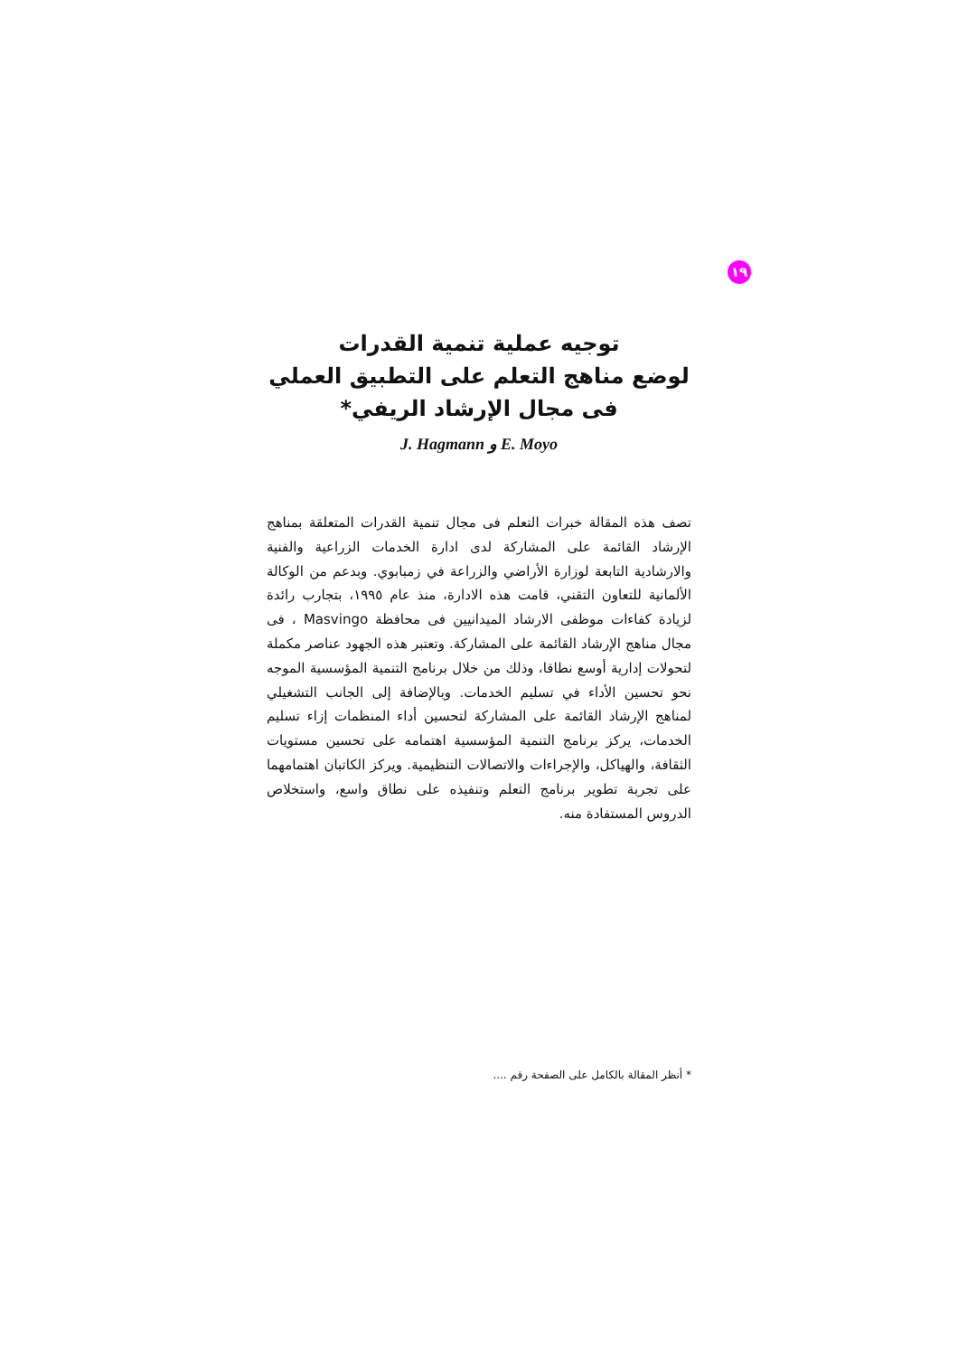١٩
توجيه عملية تنمية القدرات
لوضع مناهج التعلم على التطبيق العملي
فى مجال الإرشاد الريفي*
J. Hagmann و E. Moyo
تصف هذه المقالة خبرات التعلم فى مجال تنمية القدرات المتعلقة بمناهج الإرشاد القائمة على المشاركة لدى ادارة الخدمات الزراعية والفنية والارشادية التابعة لوزارة الأراضي والزراعة في زمبابوي. وبدعم من الوكالة الألمانية للتعاون التقني، قامت هذه الادارة، منذ عام ١٩٩٥، بتجارب رائدة لزيادة كفاءات موظفى الارشاد الميدانيين فى محافظة Masvingo ، فى مجال مناهج الإرشاد القائمة على المشاركة. وتعتبر هذه الجهود عناصر مكملة لتحولات إدارية أوسع نطاقا، وذلك من خلال برنامج التنمية المؤسسية الموجه نحو تحسين الأداء في تسليم الخدمات. وبالإضافة إلى الجانب التشغيلي لمناهج الإرشاد القائمة على المشاركة لتحسين أداء المنظمات إزاء تسليم الخدمات، يركز برنامج التنمية المؤسسية اهتمامه على تحسين مستويات الثقافة، والهياكل، والإجراءات والاتصالات التنظيمية. ويركز الكاتبان اهتمامهما على تجربة تطوير برنامج التعلم وتنفيذه على نطاق واسع، واستخلاص الدروس المستفادة منه.
* أنظر المقالة بالكامل على الصفحة رقم ....